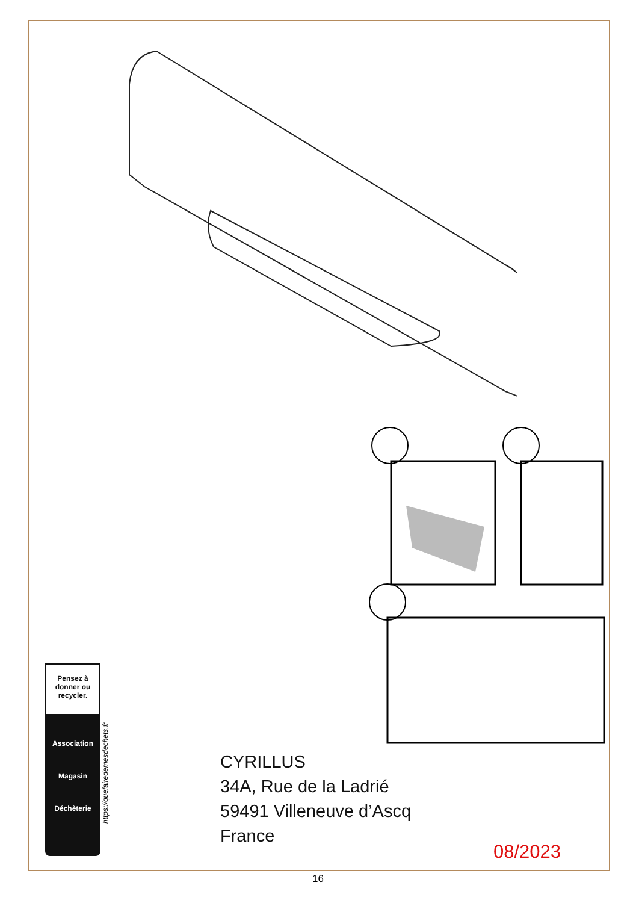Pensez à donner ou recycler.
Association
Magasin
Déchèterie
https://quefairedemesdechets.fr
CYRILLUS
34A, Rue de la Ladrié
59491 Villeneuve d’Ascq
France
08/2023
16